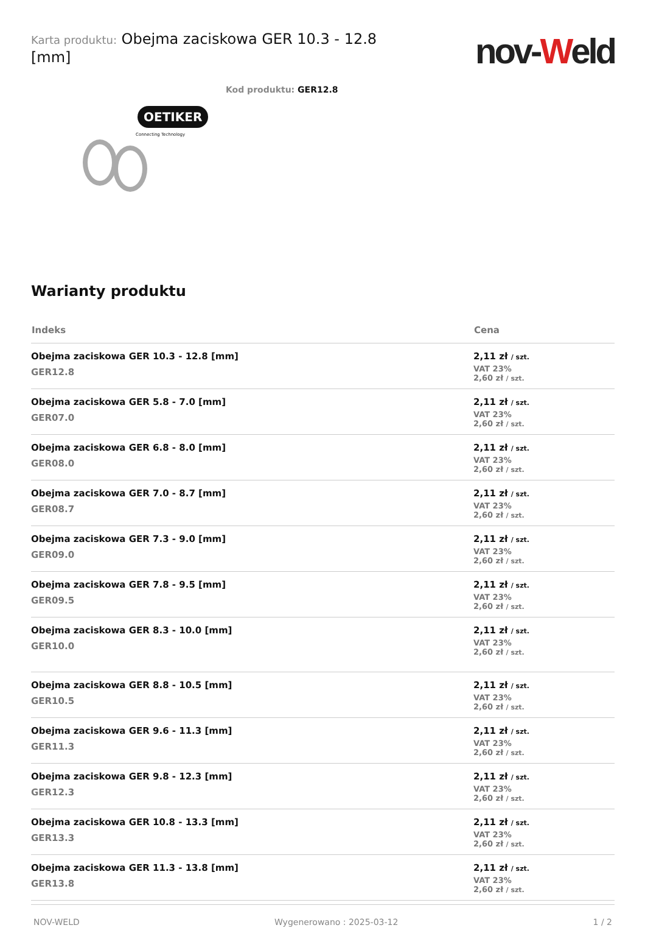Karta produktu: Obejma zaciskowa GER 10.3 - 12.8 [mm]
nov-Weld
Kod produktu: GER12.8
OETIKER
Connecting Technology
Warianty produktu
| Indeks | Cena |
| --- | --- |
| Obejma zaciskowa GER 10.3 - 12.8 [mm] GER12.8 | 2,11 zł / szt. VAT 23% 2,60 zł / szt. |
| Obejma zaciskowa GER 5.8 - 7.0 [mm] GER07.0 | 2,11 zł / szt. VAT 23% 2,60 zł / szt. |
| Obejma zaciskowa GER 6.8 - 8.0 [mm] GER08.0 | 2,11 zł / szt. VAT 23% 2,60 zł / szt. |
| Obejma zaciskowa GER 7.0 - 8.7 [mm] GER08.7 | 2,11 zł / szt. VAT 23% 2,60 zł / szt. |
| Obejma zaciskowa GER 7.3 - 9.0 [mm] GER09.0 | 2,11 zł / szt. VAT 23% 2,60 zł / szt. |
| Obejma zaciskowa GER 7.8 - 9.5 [mm] GER09.5 | 2,11 zł / szt. VAT 23% 2,60 zł / szt. |
| Obejma zaciskowa GER 8.3 - 10.0 [mm] GER10.0 | 2,11 zł / szt. VAT 23% 2,60 zł / szt. |
| Obejma zaciskowa GER 8.8 - 10.5 [mm] GER10.5 | 2,11 zł / szt. VAT 23% 2,60 zł / szt. |
| Obejma zaciskowa GER 9.6 - 11.3 [mm] GER11.3 | 2,11 zł / szt. VAT 23% 2,60 zł / szt. |
| Obejma zaciskowa GER 9.8 - 12.3 [mm] GER12.3 | 2,11 zł / szt. VAT 23% 2,60 zł / szt. |
| Obejma zaciskowa GER 10.8 - 13.3 [mm] GER13.3 | 2,11 zł / szt. VAT 23% 2,60 zł / szt. |
| Obejma zaciskowa GER 11.3 - 13.8 [mm] GER13.8 | 2,11 zł / szt. VAT 23% 2,60 zł / szt. |
NOV-WELD Wygenerowano : 2025-03-12 1 / 2